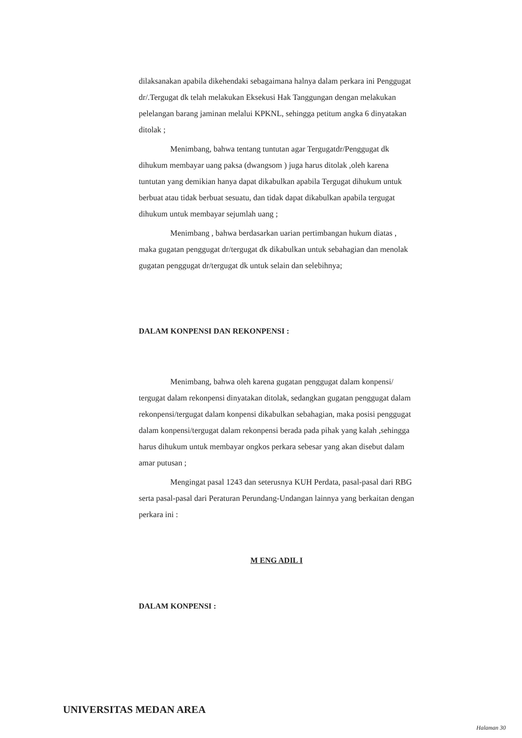dilaksanakan apabila dikehendaki sebagaimana halnya dalam perkara ini Penggugat dr/.Tergugat dk telah melakukan Eksekusi Hak Tanggungan dengan melakukan pelelangan barang jaminan melalui KPKNL, sehingga petitum angka 6 dinyatakan ditolak ;
Menimbang, bahwa tentang tuntutan agar Tergugatdr/Penggugat dk dihukum membayar uang paksa (dwangsom ) juga harus ditolak ,oleh karena tuntutan yang demikian hanya dapat dikabulkan apabila Tergugat dihukum untuk berbuat atau tidak berbuat sesuatu, dan tidak dapat dikabulkan apabila tergugat dihukum untuk membayar sejumlah uang ;
Menimbang , bahwa berdasarkan uarian pertimbangan hukum diatas , maka gugatan penggugat dr/tergugat dk dikabulkan untuk sebahagian dan menolak gugatan penggugat dr/tergugat dk untuk selain dan selebihnya;
DALAM KONPENSI DAN REKONPENSI :
Menimbang, bahwa oleh karena gugatan penggugat dalam konpensi/ tergugat dalam rekonpensi dinyatakan ditolak, sedangkan gugatan penggugat dalam rekonpensi/tergugat dalam konpensi dikabulkan sebahagian, maka posisi penggugat dalam konpensi/tergugat dalam rekonpensi berada pada pihak yang kalah ,sehingga harus dihukum untuk membayar ongkos perkara sebesar yang akan disebut dalam amar putusan ;
Mengingat pasal 1243 dan seterusnya KUH Perdata, pasal-pasal dari RBG serta pasal-pasal dari Peraturan Perundang-Undangan lainnya yang berkaitan dengan perkara ini :
M ENG ADIL I
DALAM KONPENSI :
UNIVERSITAS MEDAN AREA
Halaman 30